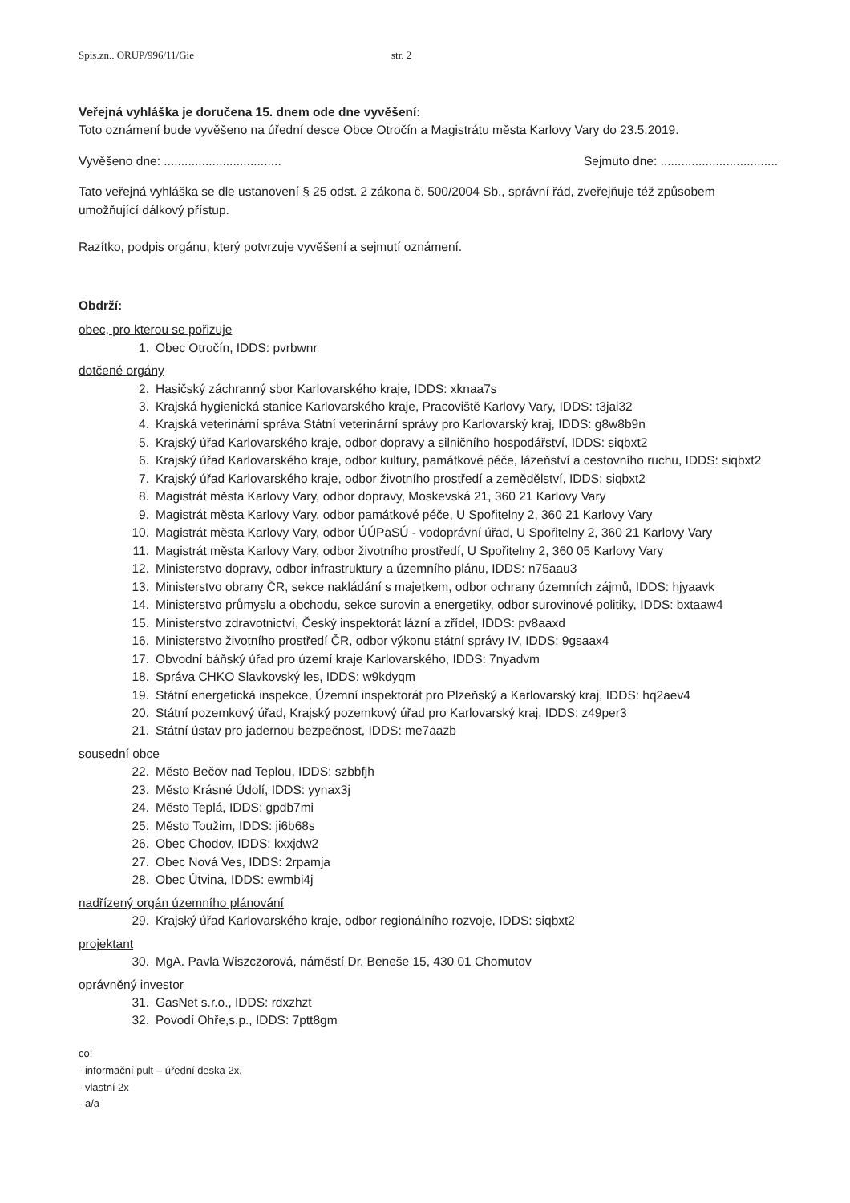Spis.zn.. ORUP/996/11/Gie str. 2
Veřejná vyhláška je doručena 15. dnem ode dne vyvěšení:
Toto oznámení bude vyvěšeno na úřední desce Obce Otročín a Magistrátu města Karlovy Vary do 23.5.2019.
Vyvěšeno dne: .................................. Sejmuto dne: ..................................
Tato veřejná vyhláška se dle ustanovení § 25 odst. 2 zákona č. 500/2004 Sb., správní řád, zveřejňuje též způsobem umožňující dálkový přístup.
Razítko, podpis orgánu, který potvrzuje vyvěšení a sejmutí oznámení.
Obdrží:
obec, pro kterou se pořizuje
1. Obec Otročín, IDDS: pvrbwnr
dotčené orgány
2. Hasičský záchranný sbor Karlovarského kraje, IDDS: xknaa7s
3. Krajská hygienická stanice Karlovarského kraje, Pracoviště Karlovy Vary, IDDS: t3jai32
4. Krajská veterinární správa Státní veterinární správy pro Karlovarský kraj, IDDS: g8w8b9n
5. Krajský úřad Karlovarského kraje, odbor dopravy a silničního hospodářství, IDDS: siqbxt2
6. Krajský úřad Karlovarského kraje, odbor kultury, památkové péče, lázeňství a cestovního ruchu, IDDS: siqbxt2
7. Krajský úřad Karlovarského kraje, odbor životního prostředí a zemědělství, IDDS: siqbxt2
8. Magistrát města Karlovy Vary, odbor dopravy, Moskevská 21, 360 21 Karlovy Vary
9. Magistrát města Karlovy Vary, odbor památkové péče, U Spořitelny 2, 360 21 Karlovy Vary
10. Magistrát města Karlovy Vary, odbor ÚÚPaSÚ - vodoprávní úřad, U Spořitelny 2, 360 21 Karlovy Vary
11. Magistrát města Karlovy Vary, odbor životního prostředí, U Spořitelny 2, 360 05 Karlovy Vary
12. Ministerstvo dopravy, odbor infrastruktury a územního plánu, IDDS: n75aau3
13. Ministerstvo obrany ČR, sekce nakládání s majetkem, odbor ochrany územních zájmů, IDDS: hjyaavk
14. Ministerstvo průmyslu a obchodu, sekce surovin a energetiky, odbor surovinové politiky, IDDS: bxtaaw4
15. Ministerstvo zdravotnictví, Český inspektorát lázní a zřídel, IDDS: pv8aaxd
16. Ministerstvo životního prostředí ČR, odbor výkonu státní správy IV, IDDS: 9gsaax4
17. Obvodní báňský úřad pro území kraje Karlovarského, IDDS: 7nyadvm
18. Správa CHKO Slavkovský les, IDDS: w9kdyqm
19. Státní energetická inspekce, Územní inspektorát pro Plzeňský a Karlovarský kraj, IDDS: hq2aev4
20. Státní pozemkový úřad, Krajský pozemkový úřad pro Karlovarský kraj, IDDS: z49per3
21. Státní ústav pro jadernou bezpečnost, IDDS: me7aazb
sousední obce
22. Město Bečov nad Teplou, IDDS: szbbfjh
23. Město Krásné Údolí, IDDS: yynax3j
24. Město Teplá, IDDS: gpdb7mi
25. Město Toužim, IDDS: ji6b68s
26. Obec Chodov, IDDS: kxxjdw2
27. Obec Nová Ves, IDDS: 2rpamja
28. Obec Útvina, IDDS: ewmbi4j
nadřízený orgán územního plánování
29. Krajský úřad Karlovarského kraje, odbor regionálního rozvoje, IDDS: siqbxt2
projektant
30. MgA. Pavla Wiszczorová, náměstí Dr. Beneše 15, 430 01 Chomutov
oprávněný investor
31. GasNet s.r.o., IDDS: rdxzhzt
32. Povodí Ohře,s.p., IDDS: 7ptt8gm
co:
- informační pult – úřední deska 2x,
- vlastní 2x
- a/a